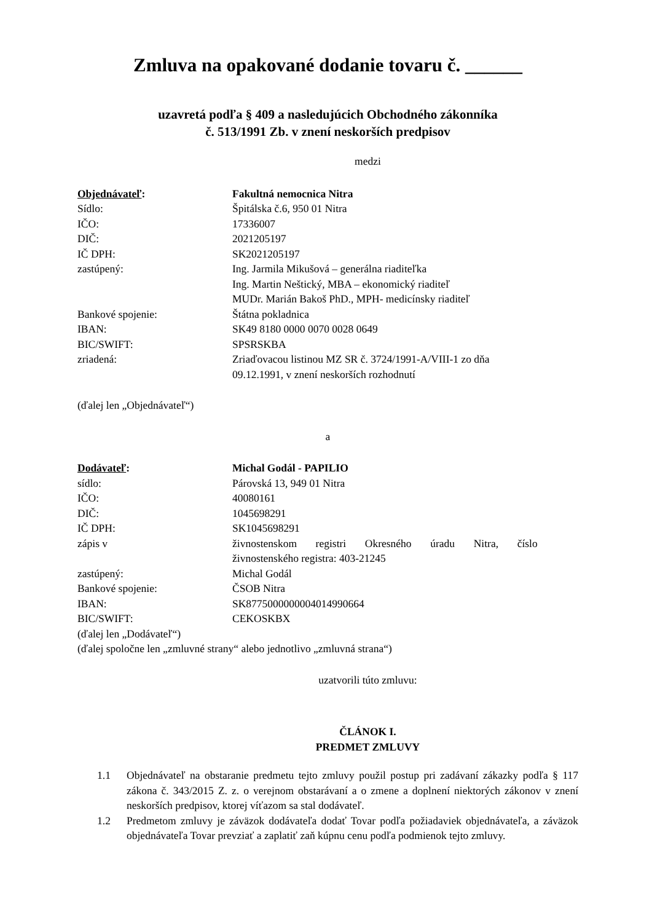Zmluva na opakované dodanie tovaru č. ______
uzavretá podľa § 409 a nasledujúcich Obchodného zákonníka
č. 513/1991 Zb. v znení neskorších predpisov
medzi
| Objednávateľ : | Fakultná nemocnica Nitra |
| Sídlo: | Špitálska č.6, 950 01 Nitra |
| IČO: | 17336007 |
| DIČ: | 2021205197 |
| IČ DPH: | SK2021205197 |
| zastúpený: | Ing. Jarmila Mikušová – generálna riaditeľka Ing. Martin Neštický, MBA – ekonomický riaditeľ MUDr. Marián Bakoš PhD., MPH- medicínsky riaditeľ |
| Bankové spojenie: | Štátna pokladnica |
| IBAN: | SK49 8180 0000 0070 0028 0649 |
| BIC/SWIFT: | SPSRSKBA |
| zriadená: | Zriaďovacou listinou MZ SR č. 3724/1991-A/VIII-1 zo dňa 09.12.1991, v znení neskorších rozhodnutí |
(ďalej len „Objednávateľ“)
a
| Dodávateľ : | Michal Godál - PAPILIO |
| sídlo: | Párovská 13, 949 01 Nitra |
| IČO: | 40080161 |
| DIČ: | 1045698291 |
| IČ DPH: | SK1045698291 |
| zápis v | živnostenskom registri Okresného úradu Nitra, číslo živnostenského registra: 403-21245 |
| zastúpený: | Michal Godál |
| Bankové spojenie: | ČSOB Nitra |
| IBAN: | SK8775000000004014990664 |
| BIC/SWIFT: | CEKOSKBX |
(ďalej len „Dodávateľ“)
(ďalej spoločne len „zmluvné strany“ alebo jednotlivo „zmluvná strana“)
uzatvorili túto zmluvu:
ČLÁNOK I.
PREDMET ZMLUVY
1.1 Objednávateľ na obstaranie predmetu tejto zmluvy použil postup pri zadávaní zákazky podľa § 117 zákona č. 343/2015 Z. z. o verejnom obstarávaní a o zmene a doplnení niektorých zákonov v znení neskorších predpisov, ktorej víťazom sa stal dodávateľ.
1.2 Predmetom zmluvy je záväzok dodávateľa dodať Tovar podľa požiadaviek objednávateľa, a záväzok objednávateľa Tovar prevziať a zaplatiť zaň kúpnu cenu podľa podmienok tejto zmluvy.